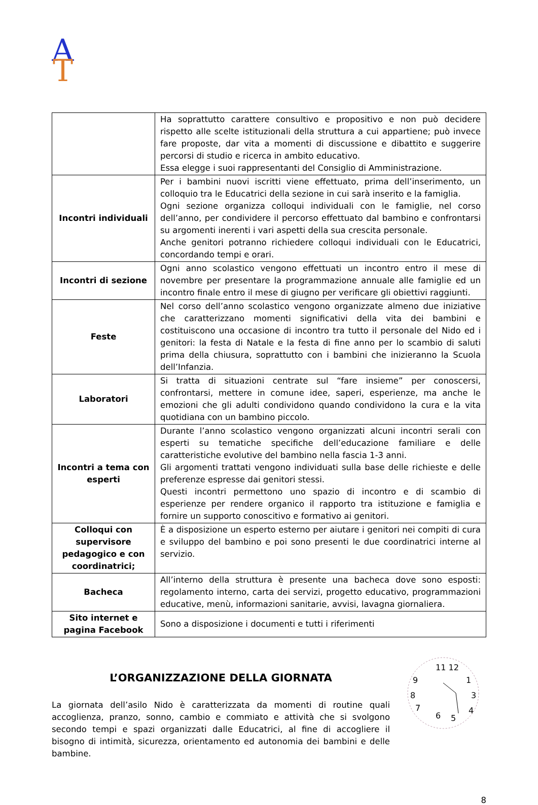A
T
| | Ha soprattutto carattere consultivo e propositivo e non può decidere rispetto alle scelte istituzionali della struttura a cui appartiene; può invece fare proposte, dar vita a momenti di discussione e dibattito e suggerire percorsi di studio e ricerca in ambito educativo. Essa elegge i suoi rappresentanti del Consiglio di Amministrazione. |
| Incontri individuali | Per i bambini nuovi iscritti viene effettuato, prima dell’inserimento, un colloquio tra le Educatrici della sezione in cui sarà inserito e la famiglia. Ogni sezione organizza colloqui individuali con le famiglie, nel corso dell’anno, per condividere il percorso effettuato dal bambino e confrontarsi su argomenti inerenti i vari aspetti della sua crescita personale. Anche genitori potranno richiedere colloqui individuali con le Educatrici, concordando tempi e orari. |
| Incontri di sezione | Ogni anno scolastico vengono effettuati un incontro entro il mese di novembre per presentare la programmazione annuale alle famiglie ed un incontro finale entro il mese di giugno per verificare gli obiettivi raggiunti. |
| Feste | Nel corso dell’anno scolastico vengono organizzate almeno due iniziative che caratterizzano momenti significativi della vita dei bambini e costituiscono una occasione di incontro tra tutto il personale del Nido ed i genitori: la festa di Natale e la festa di fine anno per lo scambio di saluti prima della chiusura, soprattutto con i bambini che inizieranno la Scuola dell’Infanzia. |
| Laboratori | Si tratta di situazioni centrate sul “fare insieme” per conoscersi, confrontarsi, mettere in comune idee, saperi, esperienze, ma anche le emozioni che gli adulti condividono quando condividono la cura e la vita quotidiana con un bambino piccolo. |
| Incontri a tema con esperti | Durante l’anno scolastico vengono organizzati alcuni incontri serali con esperti su tematiche specifiche dell’educazione familiare e delle caratteristiche evolutive del bambino nella fascia 1-3 anni. Gli argomenti trattati vengono individuati sulla base delle richieste e delle preferenze espresse dai genitori stessi. Questi incontri permettono uno spazio di incontro e di scambio di esperienze per rendere organico il rapporto tra istituzione e famiglia e fornire un supporto conoscitivo e formativo ai genitori. |
| Colloqui con supervisore pedagogico e con coordinatrici; | È a disposizione un esperto esterno per aiutare i genitori nei compiti di cura e sviluppo del bambino e poi sono presenti le due coordinatrici interne al servizio. |
| Bacheca | All’interno della struttura è presente una bacheca dove sono esposti: regolamento interno, carta dei servizi, progetto educativo, programmazioni educative, menù, informazioni sanitarie, avvisi, lavagna giornaliera. |
| Sito internet e pagina Facebook | Sono a disposizione i documenti e tutti i riferimenti |
L’ORGANIZZAZIONE DELLA GIORNATA
La giornata dell’asilo Nido è caratterizzata da momenti di routine quali accoglienza, pranzo, sonno, cambio e commiato e attività che si svolgono secondo tempi e spazi organizzati dalle Educatrici, al fine di accogliere il bisogno di intimità, sicurezza, orientamento ed autonomia dei bambini e delle bambine.
11 12
1
3
4
5
6
7
8
9
8